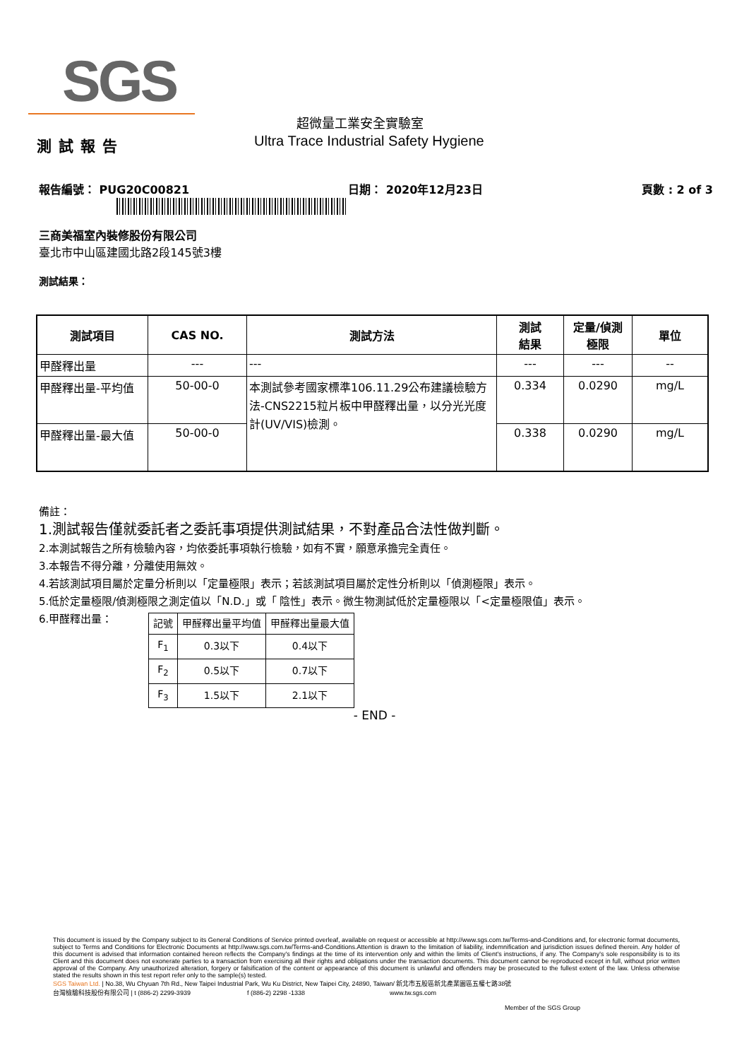SGS
超微量工業安全實驗室
測試報告
Ultra Trace Industrial Safety Hygiene
報告編號： PUG20C00821 日期： 2020年12月23日 頁數 : 2 of 3
三商美福室內裝修股份有限公司
臺北市中山區建國北路2段145號3樓
測試結果：
| 測試項目 | CAS NO. | 測試方法 | 測試 結果 | 定量/偵測 極限 | 單位 |
| --- | --- | --- | --- | --- | --- |
| 甲醛釋出量 | --- | --- | --- | --- | -- |
| 甲醛釋出量-平均值 | 50-00-0 | 本測試參考國家標準106.11.29公布建議檢驗方法-CNS2215粒片板中甲醛釋出量，以分光光度計(UV/VIS)檢測。 | 0.334 | 0.0290 | mg/L |
| 甲醛釋出量-最大值 | 50-00-0 | | 0.338 | 0.0290 | mg/L |
備註：
1.測試報告僅就委託者之委託事項提供測試結果，不對產品合法性做判斷。
2.本測試報告之所有檢驗內容，均依委託事項執行檢驗，如有不實，願意承擔完全責任。
3.本報告不得分離，分離使用無效。
4.若該測試項目屬於定量分析則以「定量極限」表示；若該測試項目屬於定性分析則以「偵測極限」表示。
5.低於定量極限/偵測極限之測定值以「N.D.」或「 陰性」表示。微生物測試低於定量極限以「<定量極限值」表示。
6.甲醛釋出量：
| 記號 | 甲醛釋出量平均值 | 甲醛釋出量最大值 |
| --- | --- | --- |
| F<sub>1</sub> | 0.3以下 | 0.4以下 |
| F<sub>2</sub> | 0.5以下 | 0.7以下 |
| F<sub>3</sub> | 1.5以下 | 2.1以下 |
- END -
This document is issued by the Company subject to its General Conditions of Service printed overleaf, available on request or accessible at http://www.sgs.com.tw/Terms-and-Conditions and, for electronic format documents, subject to Terms and Conditions for Electronic Documents at http://www.sgs.com.tw/Terms-and-Conditions.Attention is drawn to the limitation of liability, indemnification and jurisdiction issues defined therein. Any holder of this document is advised that information contained hereon reflects the Company's findings at the time of its intervention only and within the limits of Client's instructions, if any. The Company's sole responsibility is to its Client and this document does not exonerate parties to a transaction from exercising all their rights and obligations under the transaction documents. This document cannot be reproduced except in full, without prior written approval of the Company. Any unauthorized alteration, forgery or falsification of the content or appearance of this document is unlawful and offenders may be prosecuted to the fullest extent of the law. Unless otherwise stated the results shown in this test report refer only to the sample(s) tested.
SGS Taiwan Ltd. | No.38, Wu Chyuan 7th Rd., New Taipei Industrial Park, Wu Ku District, New Taipei City, 24890, Taiwan/ 新北市五股區新北產業園區五權七路38號
台灣檢驗科技股份有限公司 | t (886-2) 2299-3939 f (886-2) 2298 -1338 www.tw.sgs.com
Member of the SGS Group